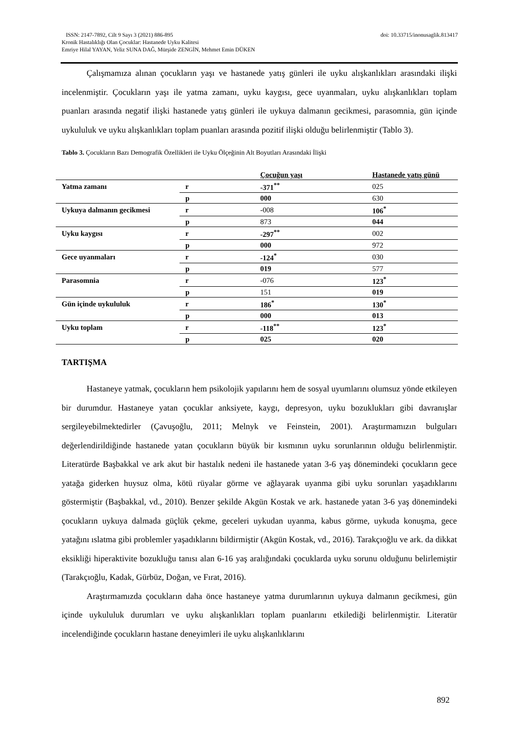doi: 10.33715/inonusaglik.813417 ISSN: 2147-7892, Cilt 9 Sayı 3 (2021) 886-895
Kronik Hastalıklığı Olan Çocuklar: Hastanede Uyku Kalitesi
Emriye Hilal YAYAN, Yeliz SUNA DAĞ, Mürşide ZENGİN, Mehmet Emin DÜKEN
Çalışmamıza alınan çocukların yaşı ve hastanede yatış günleri ile uyku alışkanlıkları arasındaki ilişki incelenmiştir. Çocukların yaşı ile yatma zamanı, uyku kaygısı, gece uyanmaları, uyku alışkanlıkları toplam puanları arasında negatif ilişki hastanede yatış günleri ile uykuya dalmanın gecikmesi, parasomnia, gün içinde uykululuk ve uyku alışkanlıkları toplam puanları arasında pozitif ilişki olduğu belirlenmiştir (Tablo 3).
Tablo 3. Çocukların Bazı Demografik Özellikleri ile Uyku Ölçeğinin Alt Boyutları Arasındaki İlişki
| | | Çocuğun yaşı | Hastanede yatış günü |
| --- | --- | --- | --- |
| Yatma zamanı | r | -371<sup>**</sup> | 025 |
| | p | 000 | 630 |
| Uykuya dalmanın gecikmesi | r | -008 | 106<sup>*</sup> |
| | p | 873 | 044 |
| Uyku kaygısı | r | -297<sup>**</sup> | 002 |
| | p | 000 | 972 |
| Gece uyanmaları | r | -124<sup>*</sup> | 030 |
| | p | 019 | 577 |
| Parasomnia | r | -076 | 123<sup>*</sup> |
| | p | 151 | 019 |
| Gün içinde uykululuk | r | 186<sup>*</sup> | 130<sup>*</sup> |
| | p | 000 | 013 |
| Uyku toplam | r | -118<sup>**</sup> | 123<sup>*</sup> |
| | p | 025 | 020 |
TARTIŞMA
Hastaneye yatmak, çocukların hem psikolojik yapılarını hem de sosyal uyumlarını olumsuz yönde etkileyen bir durumdur. Hastaneye yatan çocuklar anksiyete, kaygı, depresyon, uyku bozuklukları gibi davranışlar sergileyebilmektedirler (Çavuşoğlu, 2011; Melnyk ve Feinstein, 2001). Araştırmamızın bulguları değerlendirildiğinde hastanede yatan çocukların büyük bir kısmının uyku sorunlarının olduğu belirlenmiştir. Literatürde Başbakkal ve ark akut bir hastalık nedeni ile hastanede yatan 3-6 yaş dönemindeki çocukların gece yatağa giderken huysuz olma, kötü rüyalar görme ve ağlayarak uyanma gibi uyku sorunları yaşadıklarını göstermiştir (Başbakkal, vd., 2010). Benzer şekilde Akgün Kostak ve ark. hastanede yatan 3-6 yaş dönemindeki çocukların uykuya dalmada güçlük çekme, geceleri uykudan uyanma, kabus görme, uykuda konuşma, gece yatağını ıslatma gibi problemler yaşadıklarını bildirmiştir (Akgün Kostak, vd., 2016). Tarakçıoğlu ve ark. da dikkat eksikliği hiperaktivite bozukluğu tanısı alan 6-16 yaş aralığındaki çocuklarda uyku sorunu olduğunu belirlemiştir (Tarakçıoğlu, Kadak, Gürbüz, Doğan, ve Fırat, 2016).
Araştırmamızda çocukların daha önce hastaneye yatma durumlarının uykuya dalmanın gecikmesi, gün içinde uykululuk durumları ve uyku alışkanlıkları toplam puanlarını etkilediği belirlenmiştir. Literatür incelendiğinde çocukların hastane deneyimleri ile uyku alışkanlıklarını
892